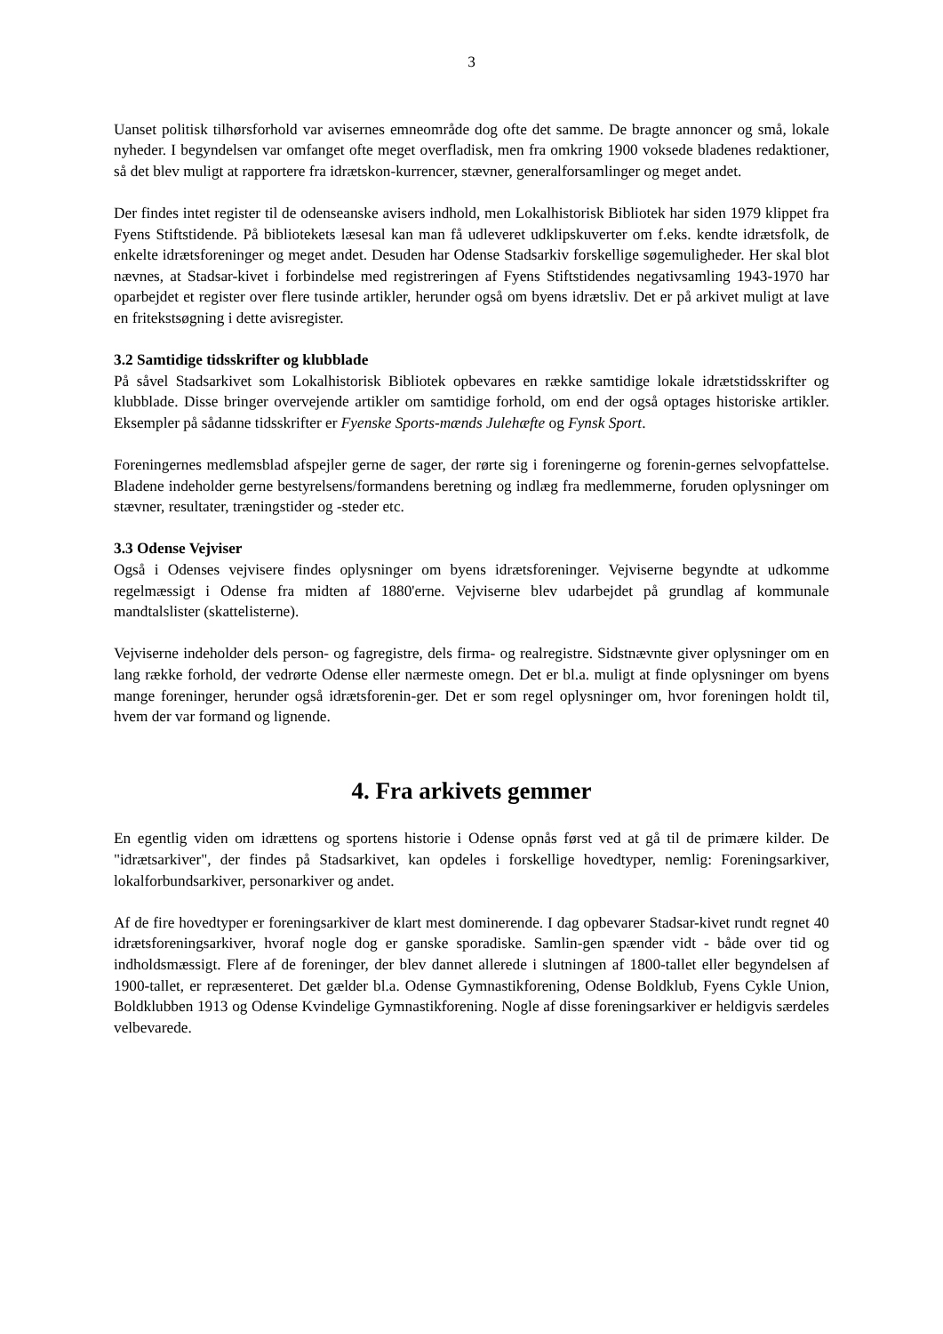3
Uanset politisk tilhørsforhold var avisernes emneområde dog ofte det samme. De bragte annoncer og små, lokale nyheder. I begyndelsen var omfanget ofte meget overfladisk, men fra omkring 1900 voksede bladenes redaktioner, så det blev muligt at rapportere fra idrætskon-kurrencer, stævner, generalforsamlinger og meget andet.
Der findes intet register til de odenseanske avisers indhold, men Lokalhistorisk Bibliotek har siden 1979 klippet fra Fyens Stiftstidende. På bibliotekets læsesal kan man få udleveret udklipskuverter om f.eks. kendte idrætsfolk, de enkelte idrætsforeninger og meget andet. Desuden har Odense Stadsarkiv forskellige søgemuligheder. Her skal blot nævnes, at Stadsar-kivet i forbindelse med registreringen af Fyens Stiftstidendes negativsamling 1943-1970 har oparbejdet et register over flere tusinde artikler, herunder også om byens idrætsliv. Det er på arkivet muligt at lave en fritekstsøgning i dette avisregister.
3.2 Samtidige tidsskrifter og klubblade
På såvel Stadsarkivet som Lokalhistorisk Bibliotek opbevares en række samtidige lokale idrætstidsskrifter og klubblade. Disse bringer overvejende artikler om samtidige forhold, om end der også optages historiske artikler. Eksempler på sådanne tidsskrifter er Fyenske Sports-mænds Julehæfte og Fynsk Sport.
Foreningernes medlemsblad afspejler gerne de sager, der rørte sig i foreningerne og forenin-gernes selvopfattelse. Bladene indeholder gerne bestyrelsens/formandens beretning og indlæg fra medlemmerne, foruden oplysninger om stævner, resultater, træningstider og -steder etc.
3.3 Odense Vejviser
Også i Odenses vejvisere findes oplysninger om byens idrætsforeninger. Vejviserne begyndte at udkomme regelmæssigt i Odense fra midten af 1880'erne. Vejviserne blev udarbejdet på grundlag af kommunale mandtalslister (skattelisterne).
Vejviserne indeholder dels person- og fagregistre, dels firma- og realregistre. Sidstnævnte giver oplysninger om en lang række forhold, der vedrørte Odense eller nærmeste omegn. Det er bl.a. muligt at finde oplysninger om byens mange foreninger, herunder også idrætsforenin-ger. Det er som regel oplysninger om, hvor foreningen holdt til, hvem der var formand og lignende.
4. Fra arkivets gemmer
En egentlig viden om idrættens og sportens historie i Odense opnås først ved at gå til de primære kilder. De "idrætsarkiver", der findes på Stadsarkivet, kan opdeles i forskellige hovedtyper, nemlig: Foreningsarkiver, lokalforbundsarkiver, personarkiver og andet.
Af de fire hovedtyper er foreningsarkiver de klart mest dominerende. I dag opbevarer Stadsar-kivet rundt regnet 40 idrætsforeningsarkiver, hvoraf nogle dog er ganske sporadiske. Samlin-gen spænder vidt - både over tid og indholdsmæssigt. Flere af de foreninger, der blev dannet allerede i slutningen af 1800-tallet eller begyndelsen af 1900-tallet, er repræsenteret. Det gælder bl.a. Odense Gymnastikforening, Odense Boldklub, Fyens Cykle Union, Boldklubben 1913 og Odense Kvindelige Gymnastikforening. Nogle af disse foreningsarkiver er heldigvis særdeles velbevarede.